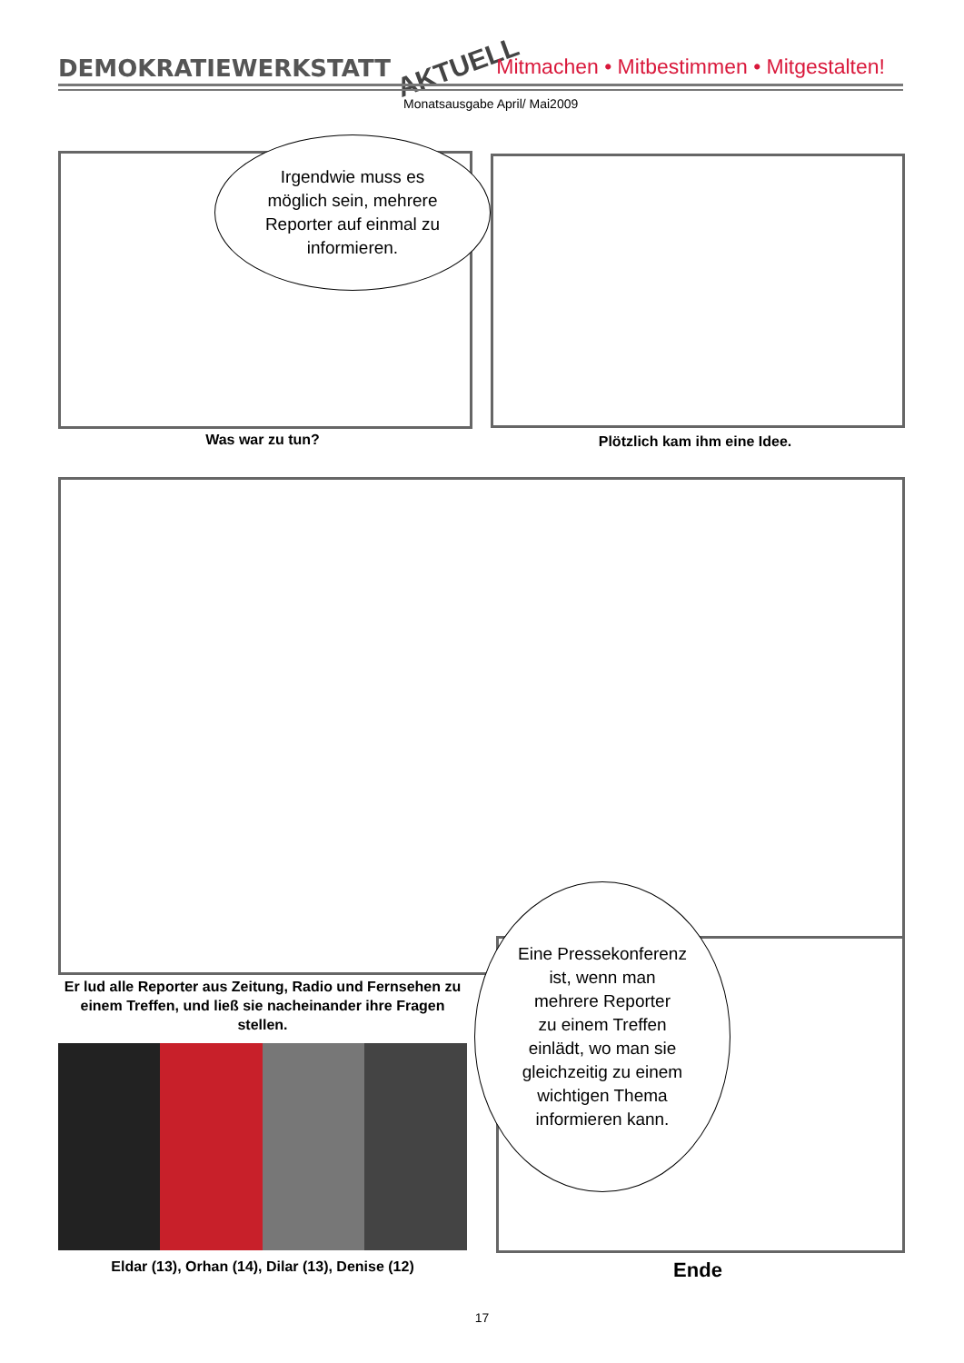DEMOKRATIEWERKSTATT AKTUELL
Mitmachen • Mitbestimmen • Mitgestalten!
Monatsausgabe April/ Mai2009
Irgendwie muss es
möglich sein, mehrere
Reporter auf einmal zu
informieren.
Was war zu tun? Plötzlich kam ihm eine Idee.
Er lud alle Reporter aus Zeitung, Radio und Fernsehen zu einem Treffen, und ließ sie nacheinander ihre Fragen stellen.
Eine Pressekonferenz
ist, wenn man
mehrere Reporter
zu einem Treffen
einlädt, wo man sie
gleichzeitig zu einem
wichtigen Thema
informieren kann.
Eldar (13), Orhan (14), Dilar (13), Denise (12)
Ende
17